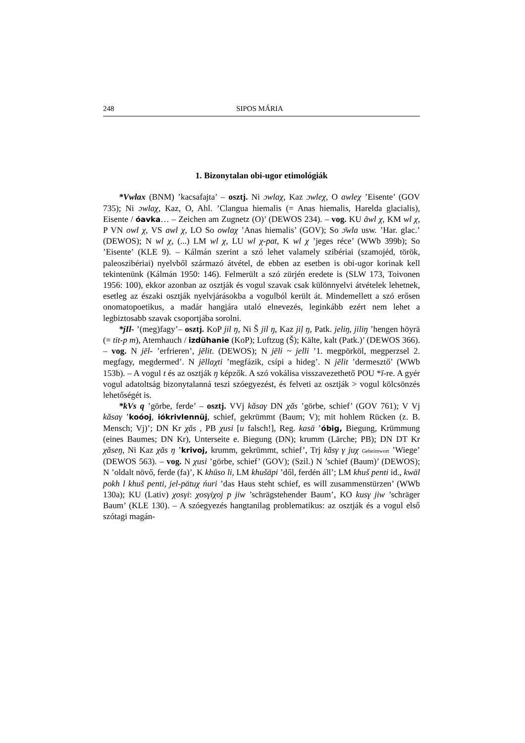248 SIPOS MÁRIA
1. Bizonytalan obi-ugor etimológiák
*Vwlax (BNM) ’kacsafajta’ – osztj. Ni ɔwlaχ, Kaz ɔwleχ, O awleχ ’Eisente’ (GOV 735); Ni ɔwlaχ, Kaz, O, Ahl. ’Clangua hiemalis (= Anas hiemalis, Harelda glacialis), Eisente / óavka… – Zeichen am Zugnetz (O)’ (DEWOS 234). – vog. KU āwl χ, KM wl χ, P VN owl χ, VS awl χ, LO So owlaχ ’Anas hiemalis’ (GOV); So ɔ̄wla usw. ’Har. glac.’ (DEWOS); N wl χ, (...) LM wl χ, LU wl χ-pat, K wl χ ’jeges réce’ (WWb 399b); So ’Eisente’ (KLE 9). – Kálmán szerint a szó lehet valamely szibériai (szamojéd, török, paleoszibériai) nyelvből származó átvétel, de ebben az esetben is obi-ugor korinak kell tekintenünk (Kálmán 1950: 146). Felmerült a szó zürjén eredete is (SLW 173, Toivonen 1956: 100), ekkor azonban az osztják és vogul szavak csak különnyelvi átvételek lehetnek, esetleg az északi osztják nyelvjárásokba a vogulból került át. Mindemellett a szó erősen onomatopoetikus, a madár hangjára utaló elnevezés, leginkább ezért nem lehet a legbiztosabb szavak csoportjába sorolni.
*jIl- ’(meg)fagy’– osztj. KoP jil ŋ, Ni Š jil ŋ, Kaz jiḷ ŋ, Patk. jeliŋ, jiliŋ ’hengen höyrä (= tit-p m), Atemhauch / izdühanie (KoP); Luftzug (Š); Kälte, kalt (Patk.)’ (DEWOS 366). – vog. N jēl- ’erfrieren’, jēlit. (DEWOS); N jēli ~ jelli ’1. megpörköl, megperzsel 2. megfagy, megdermed’. N jēllaχti ’megfázik, csípi a hideg’. N jēlit ’dermesztő’ (WWb 153b). – A vogul t és az osztják ŋ képzők. A szó vokálisa visszavezethető POU *ī-re. A gyér vogul adatoltság bizonytalanná teszi szóegyezést, és felveti az osztják > vogul kölcsönzés lehetőségét is.
*kVs q ’görbe, ferde’ – osztj. VVj kăsaγ DN χăs ’görbe, schief’ (GOV 761); V Vj kăsaγ ’koóoj, iókrivlennüj, schief, gekrümmt (Baum; V); mit hohlem Rücken (z. B. Mensch; Vj)’; DN Kr χăs , PB χusi [u falsch!], Reg. kasä ’óbig, Biegung, Krümmung (eines Baumes; DN Kr), Unterseite e. Biegung (DN); krumm (Lärche; PB); DN DT Kr χăseŋ, Ni Kaz χăs ŋ ’krivoj, krumm, gekrümmt, schief’, Trj kăsγ γ juχ Geheimwort ’Wiege’ (DEWOS 563). – vog. N χusi ’görbe, schief’ (GOV); (Szil.) N ’schief (Baum)’ (DEWOS); N ’oldalt növő, ferde (fa)’, K khūso li, LM khušäpi ’dől, ferdén áll’; LM khuš penti id., kwäl pokh l khuš penti, jel-pätuχ ńuri ’das Haus steht schief, es will zusammenstürzen’ (WWb 130a); KU (Lativ) χosγi: χosγiχoj p jiw ’schrägstehender Baum’, KO kusγ jiw ’schräger Baum’ (KLE 130). – A szóegyezés hangtanilag problematikus: az osztják és a vogul első szótagi magán-